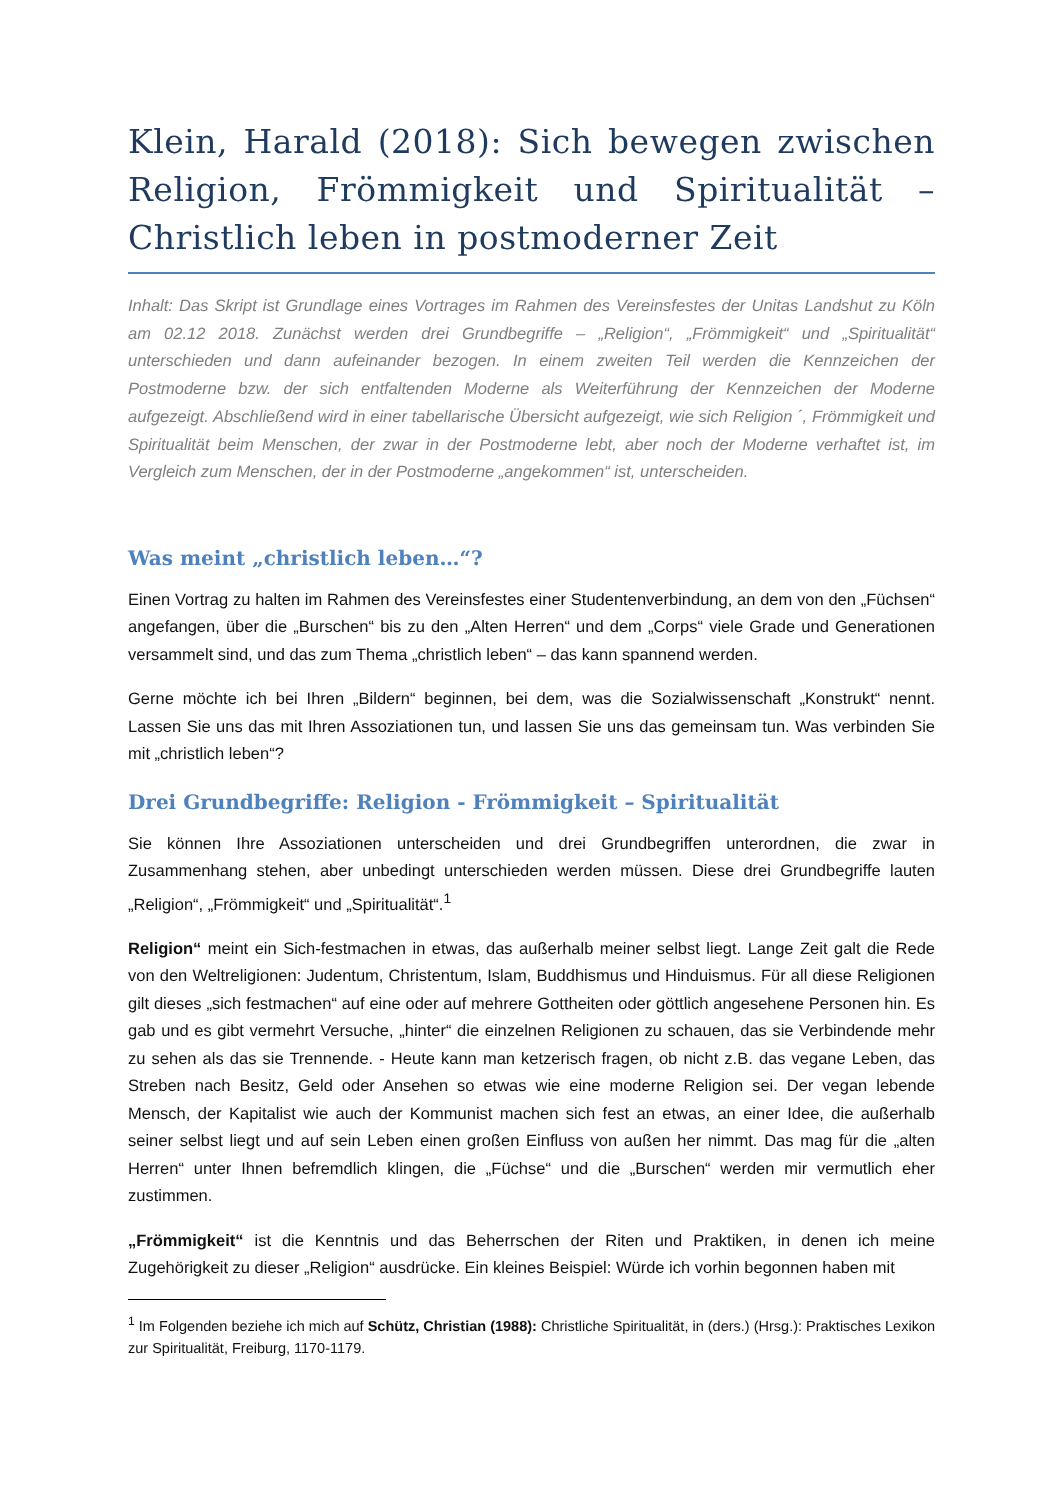Klein, Harald (2018): Sich bewegen zwischen Religion, Frömmigkeit und Spiritualität – Christlich leben in postmoderner Zeit
Inhalt: Das Skript ist Grundlage eines Vortrages im Rahmen des Vereinsfestes der Unitas Landshut zu Köln am 02.12 2018. Zunächst werden drei Grundbegriffe – „Religion“, „Frömmigkeit“ und „Spiritualität“ unterschieden und dann aufeinander bezogen. In einem zweiten Teil werden die Kennzeichen der Postmoderne bzw. der sich entfaltenden Moderne als Weiterführung der Kennzeichen der Moderne aufgezeigt. Abschließend wird in einer tabellarische Übersicht aufgezeigt, wie sich Religion ´, Frömmigkeit und Spiritualität beim Menschen, der zwar in der Postmoderne lebt, aber noch der Moderne verhaftet ist, im Vergleich zum Menschen, der in der Postmoderne „angekommen“ ist, unterscheiden.
Was meint „christlich leben…“?
Einen Vortrag zu halten im Rahmen des Vereinsfestes einer Studentenverbindung, an dem von den „Füchsen“ angefangen, über die „Burschen“ bis zu den „Alten Herren“ und dem „Corps“ viele Grade und Generationen versammelt sind, und das zum Thema „christlich leben“ – das kann spannend werden.
Gerne möchte ich bei Ihren „Bildern“ beginnen, bei dem, was die Sozialwissenschaft „Konstrukt“ nennt. Lassen Sie uns das mit Ihren Assoziationen tun, und lassen Sie uns das gemeinsam tun. Was verbinden Sie mit „christlich leben“?
Drei Grundbegriffe: Religion - Frömmigkeit – Spiritualität
Sie können Ihre Assoziationen unterscheiden und drei Grundbegriffen unterordnen, die zwar in Zusammenhang stehen, aber unbedingt unterschieden werden müssen. Diese drei Grundbegriffe lauten „Religion“, „Frömmigkeit“ und „Spiritualität“.<sup>1</sup>
Religion“ meint ein Sich-festmachen in etwas, das außerhalb meiner selbst liegt. Lange Zeit galt die Rede von den Weltreligionen: Judentum, Christentum, Islam, Buddhismus und Hinduismus. Für all diese Religionen gilt dieses „sich festmachen“ auf eine oder auf mehrere Gottheiten oder göttlich angesehene Personen hin. Es gab und es gibt vermehrt Versuche, „hinter“ die einzelnen Religionen zu schauen, das sie Verbindende mehr zu sehen als das sie Trennende. - Heute kann man ketzerisch fragen, ob nicht z.B. das vegane Leben, das Streben nach Besitz, Geld oder Ansehen so etwas wie eine moderne Religion sei. Der vegan lebende Mensch, der Kapitalist wie auch der Kommunist machen sich fest an etwas, an einer Idee, die außerhalb seiner selbst liegt und auf sein Leben einen großen Einfluss von außen her nimmt. Das mag für die „alten Herren“ unter Ihnen befremdlich klingen, die „Füchse“ und die „Burschen“ werden mir vermutlich eher zustimmen.
„Frömmigkeit“ ist die Kenntnis und das Beherrschen der Riten und Praktiken, in denen ich meine Zugehörigkeit zu dieser „Religion“ ausdrücke. Ein kleines Beispiel: Würde ich vorhin begonnen haben mit
<sup>1</sup> Im Folgenden beziehe ich mich auf Schütz, Christian (1988): Christliche Spiritualität, in (ders.) (Hrsg.): Praktisches Lexikon zur Spiritualität, Freiburg, 1170-1179.